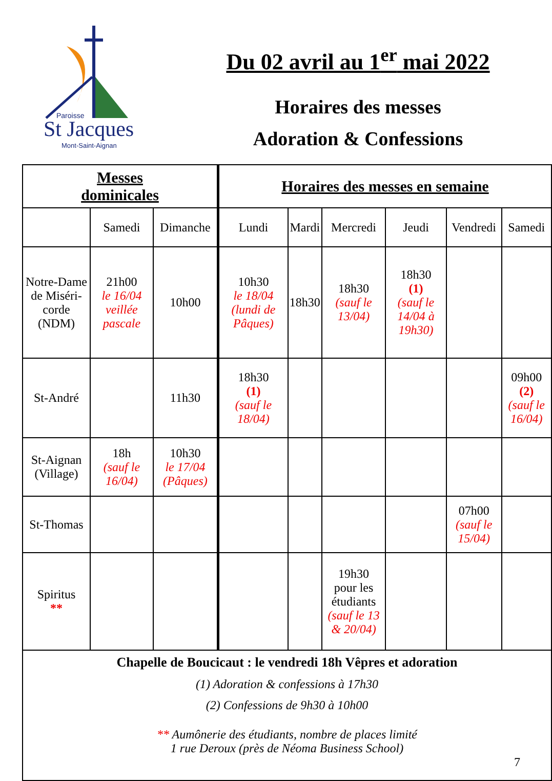Paroisse
St Jacques
Mont-Saint-Aignan
Du 02 avril au 1<sup>er</sup> mai 2022
Horaires des messes
Adoration & Confessions
| Messes dominicales | | | Horaires des messes en semaine | | | | | |
| --- | --- | --- | --- | --- | --- | --- | --- | --- |
| | Samedi | Dimanche | Lundi | Mardi | Mercredi | Jeudi | Vendredi | Samedi |
| Notre-Dame de Miséri-corde (NDM) | 21h00 le 16/04 veillée pascale | 10h00 | 10h30 le 18/04 (lundi de Pâques) | 18h30 | 18h30 (sauf le 13/04) | 18h30 (1) (sauf le 14/04 à 19h30) | | |
| St-André | | 11h30 | 18h30 (1) (sauf le 18/04) | | | | | 09h00 (2) (sauf le 16/04) |
| St-Aignan (Village) | 18h (sauf le 16/04) | 10h30 le 17/04 (Pâques) | | | | | | |
| St-Thomas | | | | | | | 07h00 (sauf le 15/04) | |
| Spiritus ** | | | | | 19h30 pour les étudiants (sauf le 13 & 20/04) | | | |
| Chapelle de Boucicaut : le vendredi 18h Vêpres et adoration (1) Adoration & confessions à 17h30 (2) Confessions de 9h30 à 10h00 ** Aumônerie des étudiants, nombre de places limité 1 rue Deroux (près de Néoma Business School) 7 | | | | | | | | |